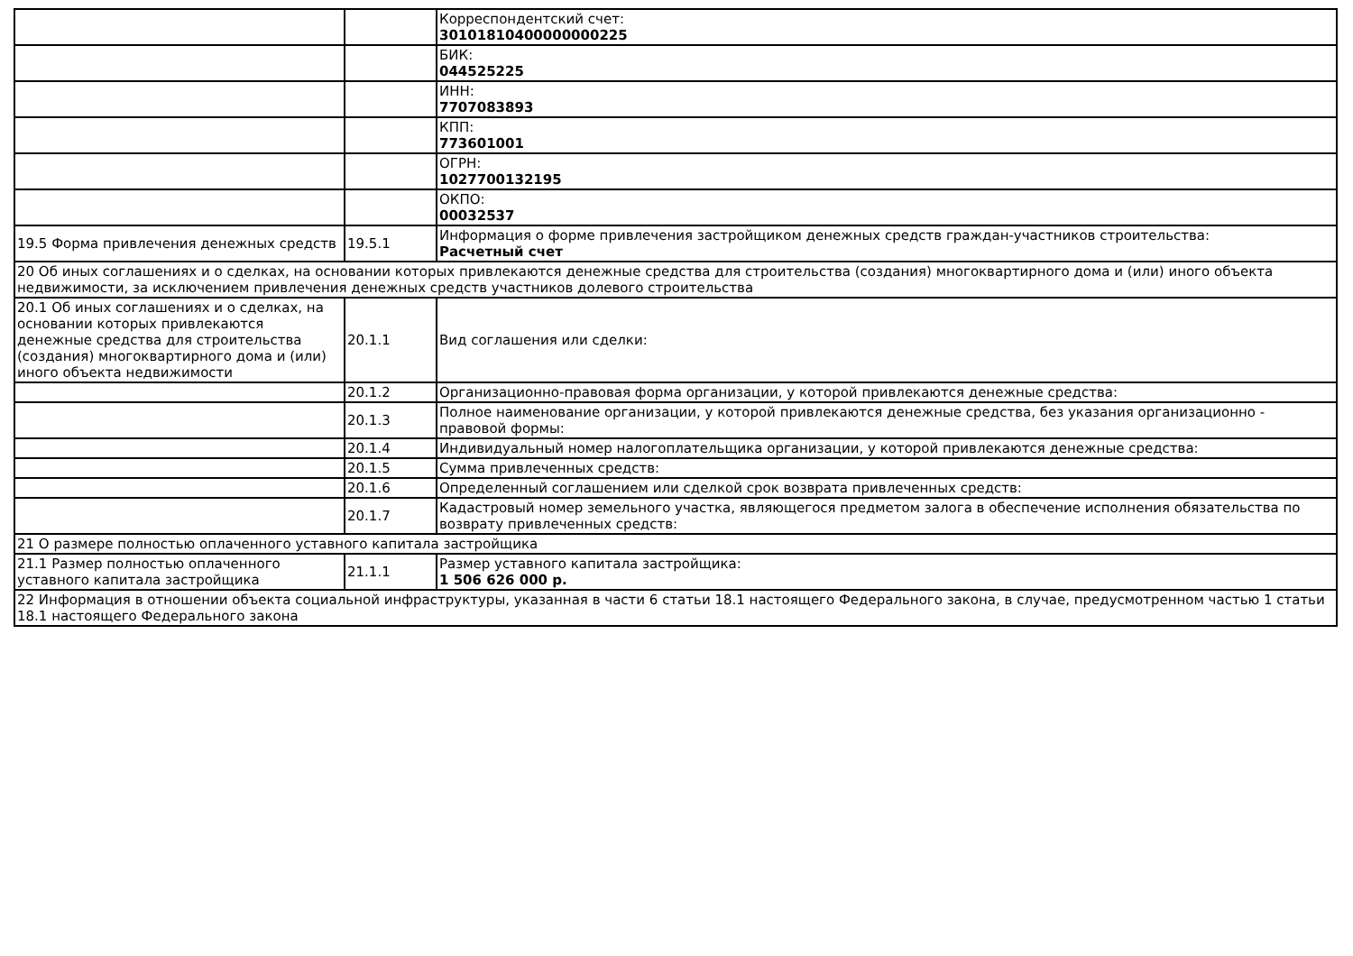| | | Корреспондентский счет: 30101810400000000225 |
| | | БИК: 044525225 |
| | | ИНН: 7707083893 |
| | | КПП: 773601001 |
| | | ОГРН: 1027700132195 |
| | | ОКПО: 00032537 |
| 19.5 Форма привлечения денежных средств | 19.5.1 | Информация о форме привлечения застройщиком денежных средств граждан-участников строительства: Расчетный счет |
| 20 Об иных соглашениях и о сделках, на основании которых привлекаются денежные средства для строительства (создания) многоквартирного дома и (или) иного объекта недвижимости, за исключением привлечения денежных средств участников долевого строительства | | |
| 20.1 Об иных соглашениях и о сделках, на основании которых привлекаются денежные средства для строительства (создания) многоквартирного дома и (или) иного объекта недвижимости | 20.1.1 | Вид соглашения или сделки: |
| | 20.1.2 | Организационно-правовая форма организации, у которой привлекаются денежные средства: |
| | 20.1.3 | Полное наименование организации, у которой привлекаются денежные средства, без указания организационно - правовой формы: |
| | 20.1.4 | Индивидуальный номер налогоплательщика организации, у которой привлекаются денежные средства: |
| | 20.1.5 | Сумма привлеченных средств: |
| | 20.1.6 | Определенный соглашением или сделкой срок возврата привлеченных средств: |
| | 20.1.7 | Кадастровый номер земельного участка, являющегося предметом залога в обеспечение исполнения обязательства по возврату привлеченных средств: |
| 21 О размере полностью оплаченного уставного капитала застройщика | | |
| 21.1 Размер полностью оплаченного уставного капитала застройщика | 21.1.1 | Размер уставного капитала застройщика: 1 506 626 000 р. |
| 22 Информация в отношении объекта социальной инфраструктуры, указанная в части 6 статьи 18.1 настоящего Федерального закона, в случае, предусмотренном частью 1 статьи 18.1 настоящего Федерального закона | | |